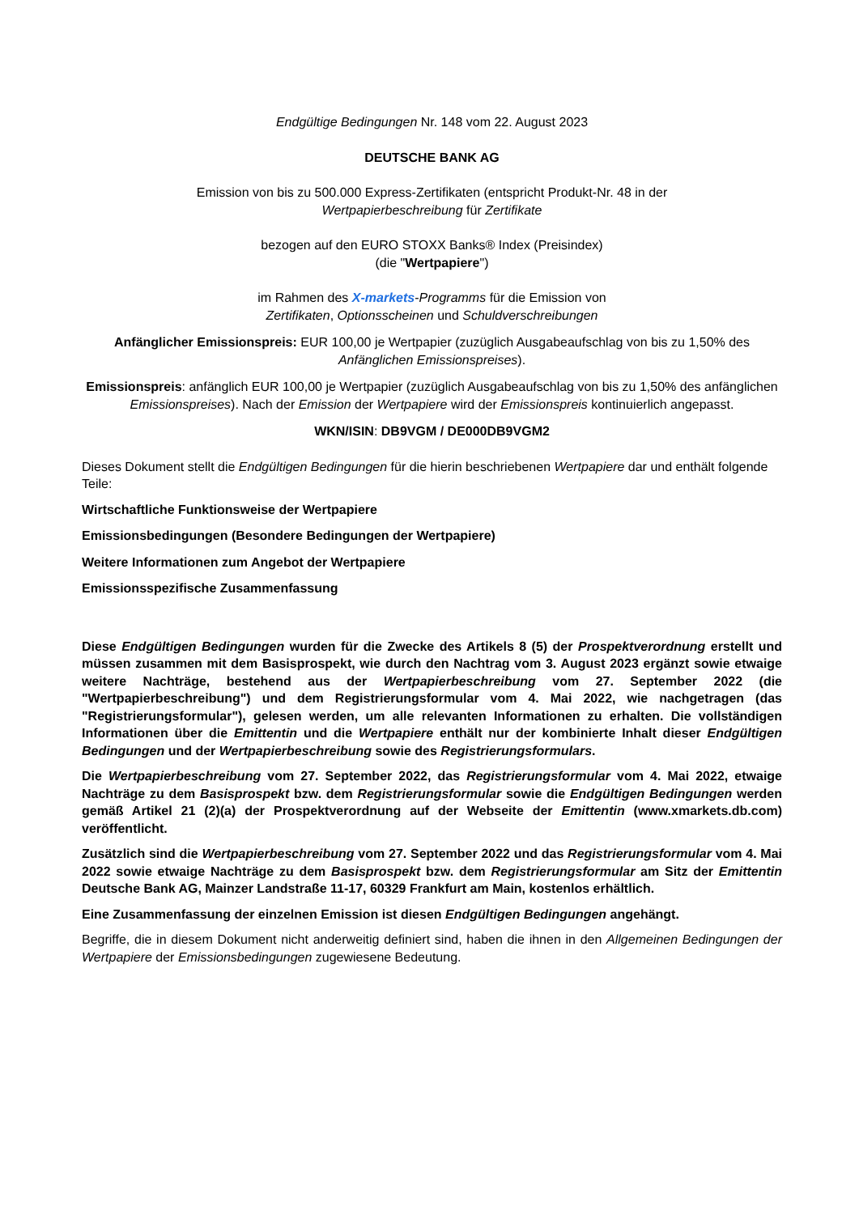Endgültige Bedingungen Nr. 148 vom 22. August 2023
DEUTSCHE BANK AG
Emission von bis zu 500.000 Express-Zertifikaten (entspricht Produkt-Nr. 48 in der
Wertpapierbeschreibung für Zertifikate
bezogen auf den EURO STOXX Banks® Index (Preisindex)
(die "Wertpapiere")
im Rahmen des X-markets-Programms für die Emission von
Zertifikaten, Optionsscheinen und Schuldverschreibungen
Anfänglicher Emissionspreis: EUR 100,00 je Wertpapier (zuzüglich Ausgabeaufschlag von bis zu 1,50% des Anfänglichen Emissionspreises).
Emissionspreis: anfänglich EUR 100,00 je Wertpapier (zuzüglich Ausgabeaufschlag von bis zu 1,50% des anfänglichen Emissionspreises). Nach der Emission der Wertpapiere wird der Emissionspreis kontinuierlich angepasst.
WKN/ISIN: DB9VGM / DE000DB9VGM2
Dieses Dokument stellt die Endgültigen Bedingungen für die hierin beschriebenen Wertpapiere dar und enthält folgende Teile:
Wirtschaftliche Funktionsweise der Wertpapiere
Emissionsbedingungen (Besondere Bedingungen der Wertpapiere)
Weitere Informationen zum Angebot der Wertpapiere
Emissionsspezifische Zusammenfassung
Diese Endgültigen Bedingungen wurden für die Zwecke des Artikels 8 (5) der Prospektverordnung erstellt und müssen zusammen mit dem Basisprospekt, wie durch den Nachtrag vom 3. August 2023 ergänzt sowie etwaige weitere Nachträge, bestehend aus der Wertpapierbeschreibung vom 27. September 2022 (die "Wertpapierbeschreibung") und dem Registrierungsformular vom 4. Mai 2022, wie nachgetragen (das "Registrierungsformular"), gelesen werden, um alle relevanten Informationen zu erhalten. Die vollständigen Informationen über die Emittentin und die Wertpapiere enthält nur der kombinierte Inhalt dieser Endgültigen Bedingungen und der Wertpapierbeschreibung sowie des Registrierungsformulars.
Die Wertpapierbeschreibung vom 27. September 2022, das Registrierungsformular vom 4. Mai 2022, etwaige Nachträge zu dem Basisprospekt bzw. dem Registrierungsformular sowie die Endgültigen Bedingungen werden gemäß Artikel 21 (2)(a) der Prospektverordnung auf der Webseite der Emittentin (www.xmarkets.db.com) veröffentlicht.
Zusätzlich sind die Wertpapierbeschreibung vom 27. September 2022 und das Registrierungsformular vom 4. Mai 2022 sowie etwaige Nachträge zu dem Basisprospekt bzw. dem Registrierungsformular am Sitz der Emittentin Deutsche Bank AG, Mainzer Landstraße 11-17, 60329 Frankfurt am Main, kostenlos erhältlich.
Eine Zusammenfassung der einzelnen Emission ist diesen Endgültigen Bedingungen angehängt.
Begriffe, die in diesem Dokument nicht anderweitig definiert sind, haben die ihnen in den Allgemeinen Bedingungen der Wertpapiere der Emissionsbedingungen zugewiesene Bedeutung.